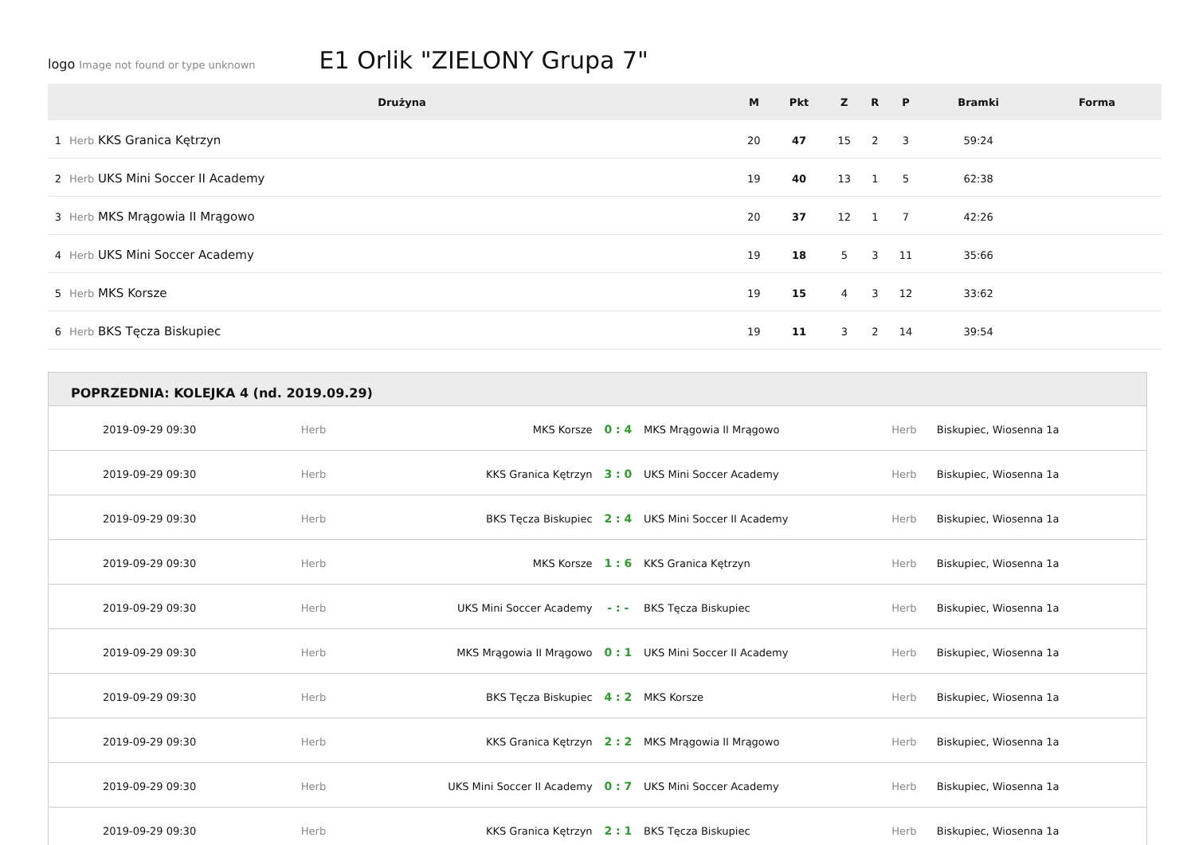logo Image not found or type unknown E1 Orlik "ZIELONY Grupa 7"
| | Drużyna | M | Pkt | Z | R | P | Bramki | Forma |
| --- | --- | --- | --- | --- | --- | --- | --- | --- |
| 1 | Herb KKS Granica Kętrzyn | 20 | 47 | 15 | 2 | 3 | 59:24 | |
| 2 | Herb UKS Mini Soccer II Academy | 19 | 40 | 13 | 1 | 5 | 62:38 | |
| 3 | Herb MKS Mrągowia II Mrągowo | 20 | 37 | 12 | 1 | 7 | 42:26 | |
| 4 | Herb UKS Mini Soccer Academy | 19 | 18 | 5 | 3 | 11 | 35:66 | |
| 5 | Herb MKS Korsze | 19 | 15 | 4 | 3 | 12 | 33:62 | |
| 6 | Herb BKS Tęcza Biskupiec | 19 | 11 | 3 | 2 | 14 | 39:54 | |
POPRZEDNIA: KOLEJKA 4 (nd. 2019.09.29)
| 2019-09-29 09:30 | Herb | MKS Korsze | 0 : 4 | MKS Mrągowia II Mrągowo | Herb | Biskupiec, Wiosenna 1a |
| 2019-09-29 09:30 | Herb | KKS Granica Kętrzyn | 3 : 0 | UKS Mini Soccer Academy | Herb | Biskupiec, Wiosenna 1a |
| 2019-09-29 09:30 | Herb | BKS Tęcza Biskupiec | 2 : 4 | UKS Mini Soccer II Academy | Herb | Biskupiec, Wiosenna 1a |
| 2019-09-29 09:30 | Herb | MKS Korsze | 1 : 6 | KKS Granica Kętrzyn | Herb | Biskupiec, Wiosenna 1a |
| 2019-09-29 09:30 | Herb | UKS Mini Soccer Academy | - : - | BKS Tęcza Biskupiec | Herb | Biskupiec, Wiosenna 1a |
| 2019-09-29 09:30 | Herb | MKS Mrągowia II Mrągowo | 0 : 1 | UKS Mini Soccer II Academy | Herb | Biskupiec, Wiosenna 1a |
| 2019-09-29 09:30 | Herb | BKS Tęcza Biskupiec | 4 : 2 | MKS Korsze | Herb | Biskupiec, Wiosenna 1a |
| 2019-09-29 09:30 | Herb | KKS Granica Kętrzyn | 2 : 2 | MKS Mrągowia II Mrągowo | Herb | Biskupiec, Wiosenna 1a |
| 2019-09-29 09:30 | Herb | UKS Mini Soccer II Academy | 0 : 7 | UKS Mini Soccer Academy | Herb | Biskupiec, Wiosenna 1a |
| 2019-09-29 09:30 | Herb | KKS Granica Kętrzyn | 2 : 1 | BKS Tęcza Biskupiec | Herb | Biskupiec, Wiosenna 1a |